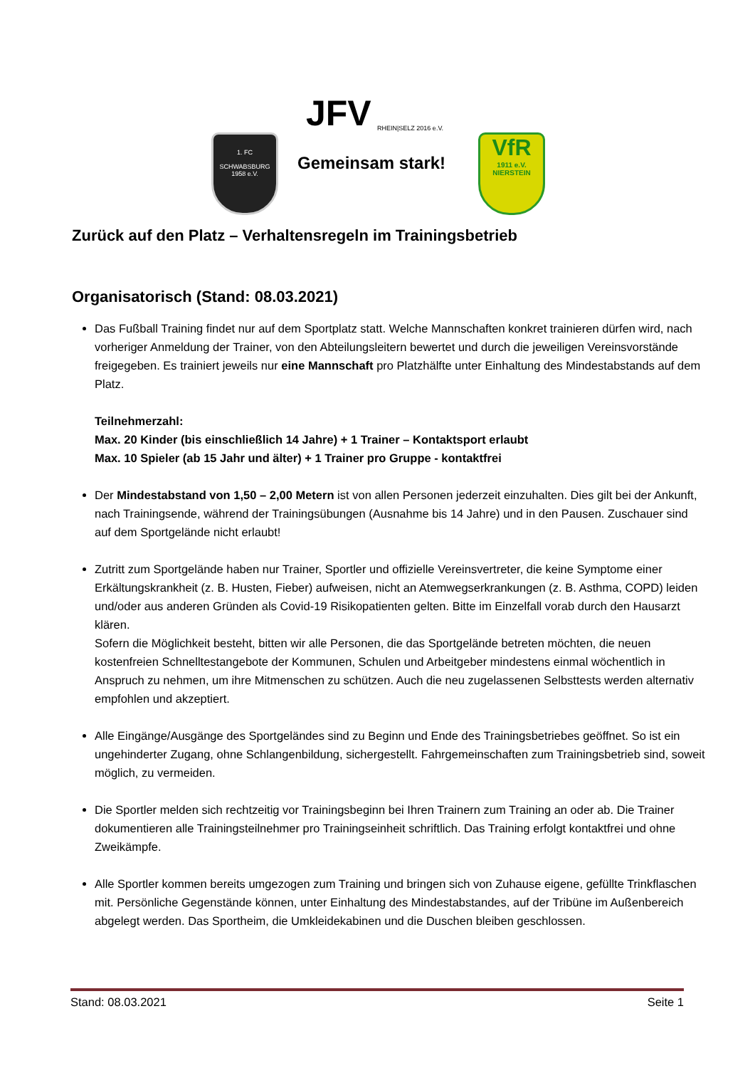JFV RHEIN|SELZ 2016 e.V.
Gemeinsam stark!
1. FC
SCHWABSBURG
1958 e.V.
VfR
1911 e.V.
NIERSTEIN
Zurück auf den Platz – Verhaltensregeln im Trainingsbetrieb
Organisatorisch (Stand: 08.03.2021)
Das Fußball Training findet nur auf dem Sportplatz statt. Welche Mannschaften konkret trainieren dürfen wird, nach vorheriger Anmeldung der Trainer, von den Abteilungsleitern bewertet und durch die jeweiligen Vereinsvorstände freigegeben. Es trainiert jeweils nur eine Mannschaft pro Platzhälfte unter Einhaltung des Mindestabstands auf dem Platz.
Teilnehmerzahl:
Max. 20 Kinder (bis einschließlich 14 Jahre) + 1 Trainer – Kontaktsport erlaubt
Max. 10 Spieler (ab 15 Jahr und älter) + 1 Trainer pro Gruppe - kontaktfrei
Der Mindestabstand von 1,50 – 2,00 Metern ist von allen Personen jederzeit einzuhalten. Dies gilt bei der Ankunft, nach Trainingsende, während der Trainingsübungen (Ausnahme bis 14 Jahre) und in den Pausen. Zuschauer sind auf dem Sportgelände nicht erlaubt!
Zutritt zum Sportgelände haben nur Trainer, Sportler und offizielle Vereinsvertreter, die keine Symptome einer Erkältungskrankheit (z. B. Husten, Fieber) aufweisen, nicht an Atemwegserkrankungen (z. B. Asthma, COPD) leiden und/oder aus anderen Gründen als Covid-19 Risikopatienten gelten. Bitte im Einzelfall vorab durch den Hausarzt klären.
Sofern die Möglichkeit besteht, bitten wir alle Personen, die das Sportgelände betreten möchten, die neuen kostenfreien Schnelltestangebote der Kommunen, Schulen und Arbeitgeber mindestens einmal wöchentlich in Anspruch zu nehmen, um ihre Mitmenschen zu schützen. Auch die neu zugelassenen Selbsttests werden alternativ empfohlen und akzeptiert.
Alle Eingänge/Ausgänge des Sportgeländes sind zu Beginn und Ende des Trainingsbetriebes geöffnet. So ist ein ungehinderter Zugang, ohne Schlangenbildung, sichergestellt. Fahrgemeinschaften zum Trainingsbetrieb sind, soweit möglich, zu vermeiden.
Die Sportler melden sich rechtzeitig vor Trainingsbeginn bei Ihren Trainern zum Training an oder ab. Die Trainer dokumentieren alle Trainingsteilnehmer pro Trainingseinheit schriftlich. Das Training erfolgt kontaktfrei und ohne Zweikämpfe.
Alle Sportler kommen bereits umgezogen zum Training und bringen sich von Zuhause eigene, gefüllte Trinkflaschen mit. Persönliche Gegenstände können, unter Einhaltung des Mindestabstandes, auf der Tribüne im Außenbereich abgelegt werden. Das Sportheim, die Umkleidekabinen und die Duschen bleiben geschlossen.
Stand: 08.03.2021 Seite 1